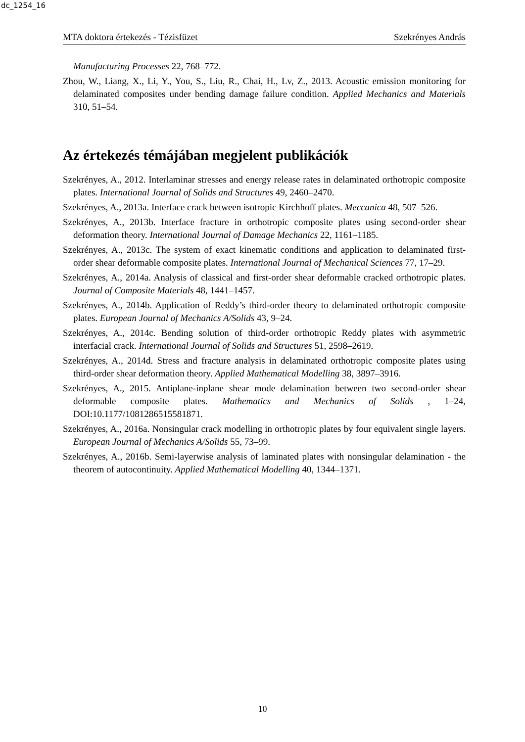dc_1254_16
MTA doktora értekezés - Tézisfüzet Szekrényes András
Manufacturing Processes 22, 768–772.
Zhou, W., Liang, X., Li, Y., You, S., Liu, R., Chai, H., Lv, Z., 2013. Acoustic emission monitoring for delaminated composites under bending damage failure condition. Applied Mechanics and Materials 310, 51–54.
Az értekezés témájában megjelent publikációk
Szekrényes, A., 2012. Interlaminar stresses and energy release rates in delaminated orthotropic composite plates. International Journal of Solids and Structures 49, 2460–2470.
Szekrényes, A., 2013a. Interface crack between isotropic Kirchhoff plates. Meccanica 48, 507–526.
Szekrényes, A., 2013b. Interface fracture in orthotropic composite plates using second-order shear deformation theory. International Journal of Damage Mechanics 22, 1161–1185.
Szekrényes, A., 2013c. The system of exact kinematic conditions and application to delaminated first-order shear deformable composite plates. International Journal of Mechanical Sciences 77, 17–29.
Szekrényes, A., 2014a. Analysis of classical and first-order shear deformable cracked orthotropic plates. Journal of Composite Materials 48, 1441–1457.
Szekrényes, A., 2014b. Application of Reddy’s third-order theory to delaminated orthotropic composite plates. European Journal of Mechanics A/Solids 43, 9–24.
Szekrényes, A., 2014c. Bending solution of third-order orthotropic Reddy plates with asymmetric interfacial crack. International Journal of Solids and Structures 51, 2598–2619.
Szekrényes, A., 2014d. Stress and fracture analysis in delaminated orthotropic composite plates using third-order shear deformation theory. Applied Mathematical Modelling 38, 3897–3916.
Szekrényes, A., 2015. Antiplane-inplane shear mode delamination between two second-order shear deformable composite plates. Mathematics and Mechanics of Solids , 1–24, DOI:10.1177/1081286515581871.
Szekrényes, A., 2016a. Nonsingular crack modelling in orthotropic plates by four equivalent single layers. European Journal of Mechanics A/Solids 55, 73–99.
Szekrényes, A., 2016b. Semi-layerwise analysis of laminated plates with nonsingular delamination - the theorem of autocontinuity. Applied Mathematical Modelling 40, 1344–1371.
10